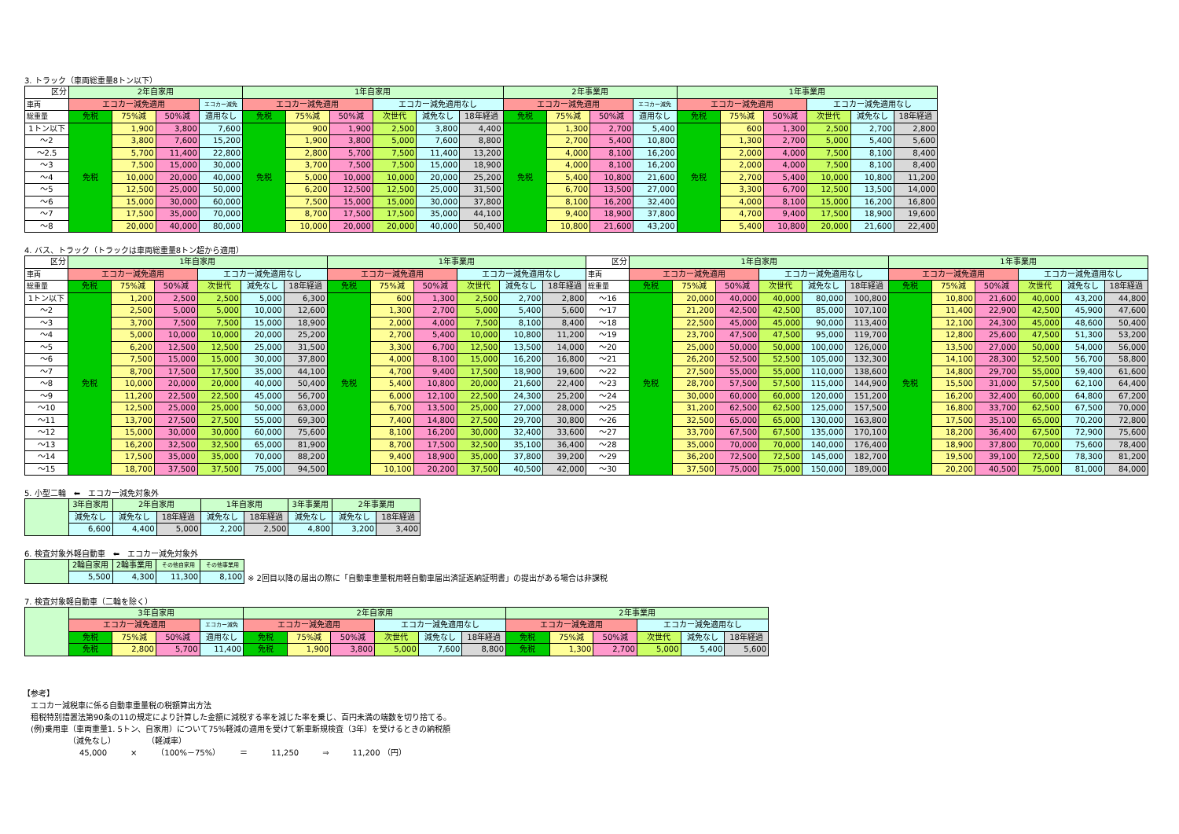3. トラック（車両総重量8トン以下）
| 区分 | 2年自家用 | | | | 1年自家用 | | | | | | 2年事業用 | | | | 1年事業用 | | | | | |
| --- | --- | --- | --- | --- | --- | --- | --- | --- | --- | --- | --- | --- | --- | --- | --- | --- | --- | --- | --- | --- |
| 車両 | エコカー減免適用 | | | エコカー減免 | エコカー減免適用 | | | エコカー減免適用なし | | | エコカー減免適用 | | | エコカー減免 | エコカー減免適用 | | | エコカー減免適用なし | | |
| 総重量 | 免税 | 75%減 | 50%減 | 適用なし | 免税 | 75%減 | 50%減 | 次世代 | 減免なし | 18年経過 | 免税 | 75%減 | 50%減 | 適用なし | 免税 | 75%減 | 50%減 | 次世代 | 減免なし | 18年経過 |
| 1トン以下 | 免税 | 1,900 | 3,800 | 7,600 | 免税 | 900 | 1,900 | 2,500 | 3,800 | 4,400 | 免税 | 1,300 | 2,700 | 5,400 | 免税 | 600 | 1,300 | 2,500 | 2,700 | 2,800 |
| ～2 | | 3,800 | 7,600 | 15,200 | | 1,900 | 3,800 | 5,000 | 7,600 | 8,800 | | 2,700 | 5,400 | 10,800 | | 1,300 | 2,700 | 5,000 | 5,400 | 5,600 |
| ～2.5 | | 5,700 | 11,400 | 22,800 | | 2,800 | 5,700 | 7,500 | 11,400 | 13,200 | | 4,000 | 8,100 | 16,200 | | 2,000 | 4,000 | 7,500 | 8,100 | 8,400 |
| ～3 | | 7,500 | 15,000 | 30,000 | | 3,700 | 7,500 | 7,500 | 15,000 | 18,900 | | 4,000 | 8,100 | 16,200 | | 2,000 | 4,000 | 7,500 | 8,100 | 8,400 |
| ～4 | | 10,000 | 20,000 | 40,000 | | 5,000 | 10,000 | 10,000 | 20,000 | 25,200 | | 5,400 | 10,800 | 21,600 | | 2,700 | 5,400 | 10,000 | 10,800 | 11,200 |
| ～5 | | 12,500 | 25,000 | 50,000 | | 6,200 | 12,500 | 12,500 | 25,000 | 31,500 | | 6,700 | 13,500 | 27,000 | | 3,300 | 6,700 | 12,500 | 13,500 | 14,000 |
| ～6 | | 15,000 | 30,000 | 60,000 | | 7,500 | 15,000 | 15,000 | 30,000 | 37,800 | | 8,100 | 16,200 | 32,400 | | 4,000 | 8,100 | 15,000 | 16,200 | 16,800 |
| ～7 | | 17,500 | 35,000 | 70,000 | | 8,700 | 17,500 | 17,500 | 35,000 | 44,100 | | 9,400 | 18,900 | 37,800 | | 4,700 | 9,400 | 17,500 | 18,900 | 19,600 |
| ～8 | | 20,000 | 40,000 | 80,000 | | 10,000 | 20,000 | 20,000 | 40,000 | 50,400 | | 10,800 | 21,600 | 43,200 | | 5,400 | 10,800 | 20,000 | 21,600 | 22,400 |
4. バス、トラック（トラックは車両総重量8トン超から適用）
| 区分 | 1年自家用 | | | | | | 1年事業用 | | | | | | 区分 | 1年自家用 | | | | | | 1年事業用 | | | | | |
| --- | --- | --- | --- | --- | --- | --- | --- | --- | --- | --- | --- | --- | --- | --- | --- | --- | --- | --- | --- | --- | --- | --- | --- | --- | --- |
| 車両 | エコカー減免適用 | | | エコカー減免適用なし | | | エコカー減免適用 | | | エコカー減免適用なし | | | 車両 | エコカー減免適用 | | | エコカー減免適用なし | | | エコカー減免適用 | | | エコカー減免適用なし | | |
| 総重量 | 免税 | 75%減 | 50%減 | 次世代 | 減免なし | 18年経過 | 免税 | 75%減 | 50%減 | 次世代 | 減免なし | 18年経過 | 総重量 | 免税 | 75%減 | 50%減 | 次世代 | 減免なし | 18年経過 | 免税 | 75%減 | 50%減 | 次世代 | 減免なし | 18年経過 |
| 1トン以下 | 免税 | 1,200 | 2,500 | 2,500 | 5,000 | 6,300 | 免税 | 600 | 1,300 | 2,500 | 2,700 | 2,800 | ～16 | 免税 | 20,000 | 40,000 | 40,000 | 80,000 | 100,800 | 免税 | 10,800 | 21,600 | 40,000 | 43,200 | 44,800 |
| ～2 | | 2,500 | 5,000 | 5,000 | 10,000 | 12,600 | | 1,300 | 2,700 | 5,000 | 5,400 | 5,600 | ～17 | | 21,200 | 42,500 | 42,500 | 85,000 | 107,100 | | 11,400 | 22,900 | 42,500 | 45,900 | 47,600 |
| ～3 | | 3,700 | 7,500 | 7,500 | 15,000 | 18,900 | | 2,000 | 4,000 | 7,500 | 8,100 | 8,400 | ～18 | | 22,500 | 45,000 | 45,000 | 90,000 | 113,400 | | 12,100 | 24,300 | 45,000 | 48,600 | 50,400 |
| ～4 | | 5,000 | 10,000 | 10,000 | 20,000 | 25,200 | | 2,700 | 5,400 | 10,000 | 10,800 | 11,200 | ～19 | | 23,700 | 47,500 | 47,500 | 95,000 | 119,700 | | 12,800 | 25,600 | 47,500 | 51,300 | 53,200 |
| ～5 | | 6,200 | 12,500 | 12,500 | 25,000 | 31,500 | | 3,300 | 6,700 | 12,500 | 13,500 | 14,000 | ～20 | | 25,000 | 50,000 | 50,000 | 100,000 | 126,000 | | 13,500 | 27,000 | 50,000 | 54,000 | 56,000 |
| ～6 | | 7,500 | 15,000 | 15,000 | 30,000 | 37,800 | | 4,000 | 8,100 | 15,000 | 16,200 | 16,800 | ～21 | | 26,200 | 52,500 | 52,500 | 105,000 | 132,300 | | 14,100 | 28,300 | 52,500 | 56,700 | 58,800 |
| ～7 | | 8,700 | 17,500 | 17,500 | 35,000 | 44,100 | | 4,700 | 9,400 | 17,500 | 18,900 | 19,600 | ～22 | | 27,500 | 55,000 | 55,000 | 110,000 | 138,600 | | 14,800 | 29,700 | 55,000 | 59,400 | 61,600 |
| ～8 | | 10,000 | 20,000 | 20,000 | 40,000 | 50,400 | | 5,400 | 10,800 | 20,000 | 21,600 | 22,400 | ～23 | | 28,700 | 57,500 | 57,500 | 115,000 | 144,900 | | 15,500 | 31,000 | 57,500 | 62,100 | 64,400 |
| ～9 | | 11,200 | 22,500 | 22,500 | 45,000 | 56,700 | | 6,000 | 12,100 | 22,500 | 24,300 | 25,200 | ～24 | | 30,000 | 60,000 | 60,000 | 120,000 | 151,200 | | 16,200 | 32,400 | 60,000 | 64,800 | 67,200 |
| ～10 | | 12,500 | 25,000 | 25,000 | 50,000 | 63,000 | | 6,700 | 13,500 | 25,000 | 27,000 | 28,000 | ～25 | | 31,200 | 62,500 | 62,500 | 125,000 | 157,500 | | 16,800 | 33,700 | 62,500 | 67,500 | 70,000 |
| ～11 | | 13,700 | 27,500 | 27,500 | 55,000 | 69,300 | | 7,400 | 14,800 | 27,500 | 29,700 | 30,800 | ～26 | | 32,500 | 65,000 | 65,000 | 130,000 | 163,800 | | 17,500 | 35,100 | 65,000 | 70,200 | 72,800 |
| ～12 | | 15,000 | 30,000 | 30,000 | 60,000 | 75,600 | | 8,100 | 16,200 | 30,000 | 32,400 | 33,600 | ～27 | | 33,700 | 67,500 | 67,500 | 135,000 | 170,100 | | 18,200 | 36,400 | 67,500 | 72,900 | 75,600 |
| ～13 | | 16,200 | 32,500 | 32,500 | 65,000 | 81,900 | | 8,700 | 17,500 | 32,500 | 35,100 | 36,400 | ～28 | | 35,000 | 70,000 | 70,000 | 140,000 | 176,400 | | 18,900 | 37,800 | 70,000 | 75,600 | 78,400 |
| ～14 | | 17,500 | 35,000 | 35,000 | 70,000 | 88,200 | | 9,400 | 18,900 | 35,000 | 37,800 | 39,200 | ～29 | | 36,200 | 72,500 | 72,500 | 145,000 | 182,700 | | 19,500 | 39,100 | 72,500 | 78,300 | 81,200 |
| ～15 | | 18,700 | 37,500 | 37,500 | 75,000 | 94,500 | | 10,100 | 20,200 | 37,500 | 40,500 | 42,000 | ～30 | | 37,500 | 75,000 | 75,000 | 150,000 | 189,000 | | 20,200 | 40,500 | 75,000 | 81,000 | 84,000 |
5. 小型二輪　⬅　エコカー減免対象外
| | 3年自家用 | 2年自家用 | | 1年自家用 | | 3年事業用 | 2年事業用 | |
| | 減免なし | 減免なし | 18年経過 | 減免なし | 18年経過 | 減免なし | 減免なし | 18年経過 |
| | 6,600 | 4,400 | 5,000 | 2,200 | 2,500 | 4,800 | 3,200 | 3,400 |
6. 検査対象外軽自動車　⬅　エコカー減免対象外
| | 2輪自家用 | 2輪事業用 | その他自家用 | その他事業用 |
| | 5,500 | 4,300 | 11,300 | 8,100 |
※ 2回目以降の届出の際に「自動車重量税用軽自動車届出済証返納証明書」の提出がある場合は非課税
7. 検査対象軽自動車（二輪を除く）
| | 3年自家用 | | | | 2年自家用 | | | | | | 2年事業用 | | | | | |
| | エコカー減免適用 | | | エコカー減免 | エコカー減免適用 | | | エコカー減免適用なし | | | エコカー減免適用 | | | エコカー減免適用なし | | |
| | 免税 | 75%減 | 50%減 | 適用なし | 免税 | 75%減 | 50%減 | 次世代 | 減免なし | 18年経過 | 免税 | 75%減 | 50%減 | 次世代 | 減免なし | 18年経過 |
| | 免税 | 2,800 | 5,700 | 11,400 | 免税 | 1,900 | 3,800 | 5,000 | 7,600 | 8,800 | 免税 | 1,300 | 2,700 | 5,000 | 5,400 | 5,600 |
【参考】
エコカー減税車に係る自動車重量税の税額算出方法
租税特別措置法第90条の11の規定により計算した金額に減税する率を減じた率を乗じ、百円未満の端数を切り捨てる。
(例)乗用車（車両重量1. 5トン、自家用）について75%軽減の適用を受けて新車新規検査（3年）を受けるときの納税額
（減免なし）　　　　　（軽減率）
45,000　　　×　　　（100%－75%）　　　＝　　　11,250　　　⇒　　　11,200 （円）